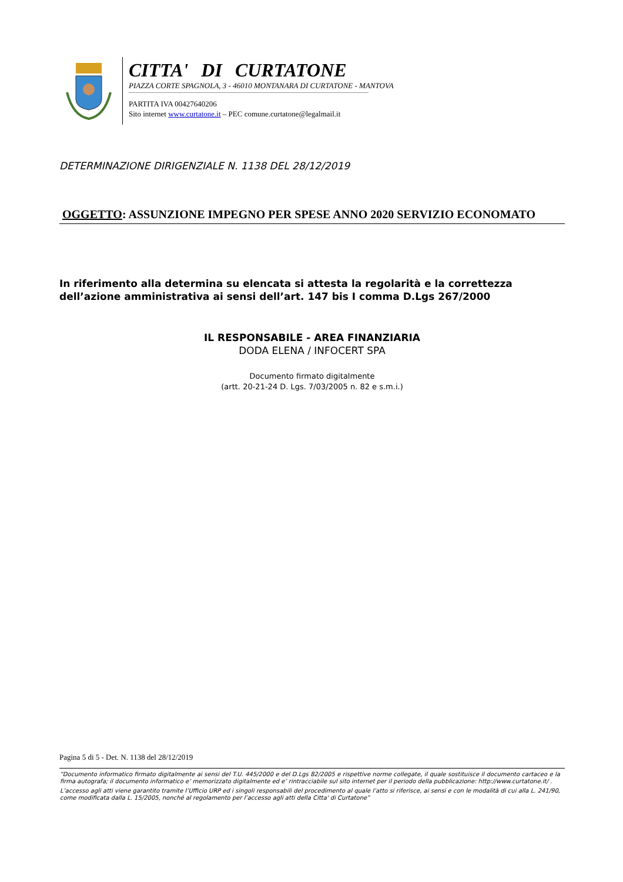CITTA' DI CURTATONE
PIAZZA CORTE SPAGNOLA, 3 - 46010 MONTANARA DI CURTATONE - MANTOVA
PARTITA IVA 00427640206
Sito internet www.curtatone.it – PEC comune.curtatone@legalmail.it
DETERMINAZIONE DIRIGENZIALE N. 1138 DEL 28/12/2019
OGGETTO: ASSUNZIONE IMPEGNO PER SPESE ANNO 2020 SERVIZIO ECONOMATO
In riferimento alla determina su elencata si attesta la regolarità e la correttezza dell’azione amministrativa ai sensi dell’art. 147 bis I comma D.Lgs 267/2000
IL RESPONSABILE - AREA FINANZIARIA
DODA ELENA / INFOCERT SPA
Documento firmato digitalmente
(artt. 20-21-24 D. Lgs. 7/03/2005 n. 82 e s.m.i.)
Pagina 5 di 5 - Det. N. 1138 del 28/12/2019
“Documento informatico firmato digitalmente ai sensi del T.U. 445/2000 e del D.Lgs 82/2005 e rispettive norme collegate, il quale sostituisce il documento cartaceo e la firma autografa; il documento informatico e’ memorizzato digitalmente ed e’ rintracciabile sul sito internet per il periodo della pubblicazione: http://www.curtatone.it/ .
L’accesso agli atti viene garantito tramite l’Ufficio URP ed i singoli responsabili del procedimento al quale l’atto si riferisce, ai sensi e con le modalità di cui alla L. 241/90, come modificata dalla L. 15/2005, nonché al regolamento per l’accesso agli atti della Citta' di Curtatone”